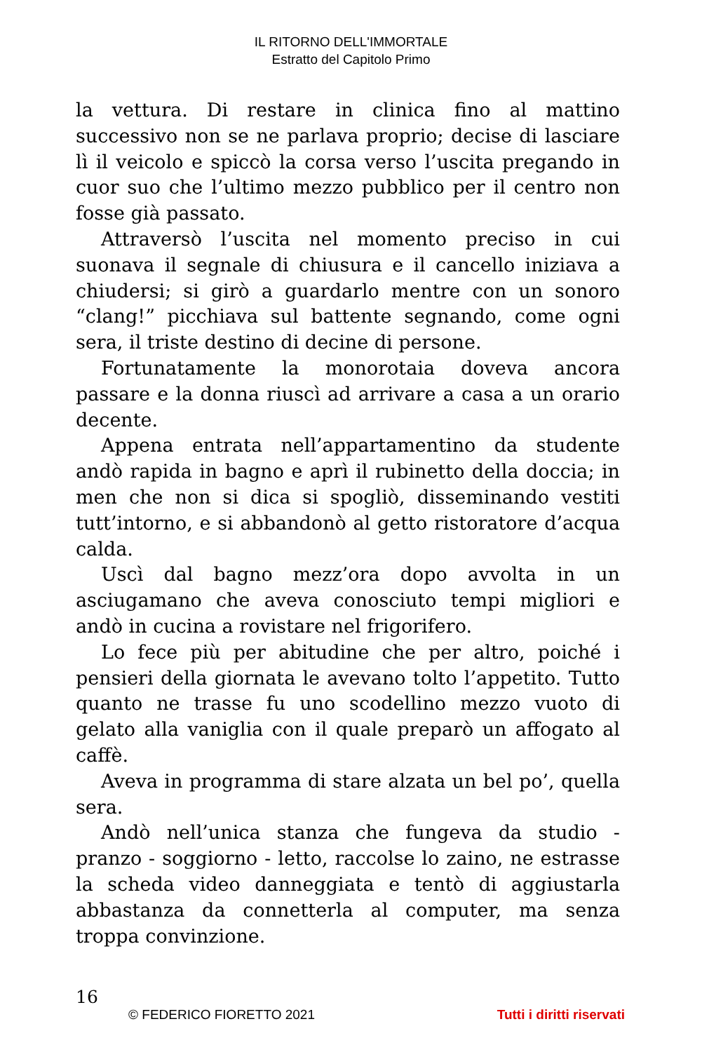IL RITORNO DELL'IMMORTALE
Estratto del Capitolo Primo
la vettura. Di restare in clinica fino al mattino successivo non se ne parlava proprio; decise di lasciare lì il veicolo e spiccò la corsa verso l’uscita pregando in cuor suo che l’ultimo mezzo pubblico per il centro non fosse già passato.
Attraversò l’uscita nel momento preciso in cui suonava il segnale di chiusura e il cancello iniziava a chiudersi; si girò a guardarlo mentre con un sonoro “clang!” picchiava sul battente segnando, come ogni sera, il triste destino di decine di persone.
Fortunatamente la monorotaia doveva ancora passare e la donna riuscì ad arrivare a casa a un orario decente.
Appena entrata nell’appartamentino da studente andò rapida in bagno e aprì il rubinetto della doccia; in men che non si dica si spogliò, disseminando vestiti tutt’intorno, e si abbandonò al getto ristoratore d’acqua calda.
Uscì dal bagno mezz’ora dopo avvolta in un asciugamano che aveva conosciuto tempi migliori e andò in cucina a rovistare nel frigorifero.
Lo fece più per abitudine che per altro, poiché i pensieri della giornata le avevano tolto l’appetito. Tutto quanto ne trasse fu uno scodellino mezzo vuoto di gelato alla vaniglia con il quale preparò un affogato al caffè.
Aveva in programma di stare alzata un bel po’, quella sera.
Andò nell’unica stanza che fungeva da studio - pranzo - soggiorno - letto, raccolse lo zaino, ne estrasse la scheda video danneggiata e tentò di aggiustarla abbastanza da connetterla al computer, ma senza troppa convinzione.
16
© FEDERICO FIORETTO 2021 Tutti i diritti riservati